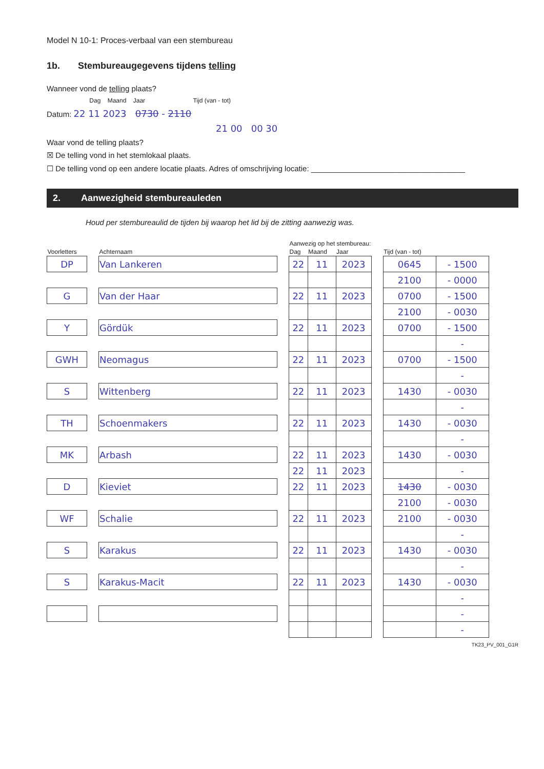Model N 10-1: Proces-verbaal van een stembureau
1b. Stembureaugegevens tijdens telling
Wanneer vond de telling plaats?
Dag Maand Jaar Tijd (van - tot)
Datum: 22 11 2023 0730 - 2110
21 00 00 30
Waar vond de telling plaats?
☒ De telling vond in het stemlokaal plaats.
☐ De telling vond op een andere locatie plaats. Adres of omschrijving locatie: ____________________________________
2. Aanwezigheid stembureauleden
Houd per stembureaulid de tijden bij waarop het lid bij de zitting aanwezig was.
| | | | | Aanwezig op het stembureau: | | | | | |
| Voorletters | | Achternaam | | Dag | Maand | Jaar | | Tijd (van - tot) | |
| DP | | Van Lankeren | | 22 | 11 | 2023 | | 0645 | - 1500 |
| | | | | | | | | 2100 | - 0000 |
| G | | Van der Haar | | 22 | 11 | 2023 | | 0700 | - 1500 |
| | | | | | | | | 2100 | - 0030 |
| Y | | Gördük | | 22 | 11 | 2023 | | 0700 | - 1500 |
| | | | | | | | | | - |
| GWH | | Neomagus | | 22 | 11 | 2023 | | 0700 | - 1500 |
| | | | | | | | | | - |
| S | | Wittenberg | | 22 | 11 | 2023 | | 1430 | - 0030 |
| | | | | | | | | | - |
| TH | | Schoenmakers | | 22 | 11 | 2023 | | 1430 | - 0030 |
| | | | | | | | | | - |
| MK | | Arbash | | 22 | 11 | 2023 | | 1430 | - 0030 |
| | | | | 22 | 11 | 2023 | | | - |
| D | | Kieviet | | 22 | 11 | 2023 | | 1430 | - 0030 |
| | | | | | | | | 2100 | - 0030 |
| WF | | Schalie | | 22 | 11 | 2023 | | 2100 | - 0030 |
| | | | | | | | | | - |
| S | | Karakus | | 22 | 11 | 2023 | | 1430 | - 0030 |
| | | | | | | | | | - |
| S | | Karakus-Macit | | 22 | 11 | 2023 | | 1430 | - 0030 |
| | | | | | | | | | - |
| | | | | | | | | | - |
| | | | | | | | | | - |
TK23_PV_001_G1R